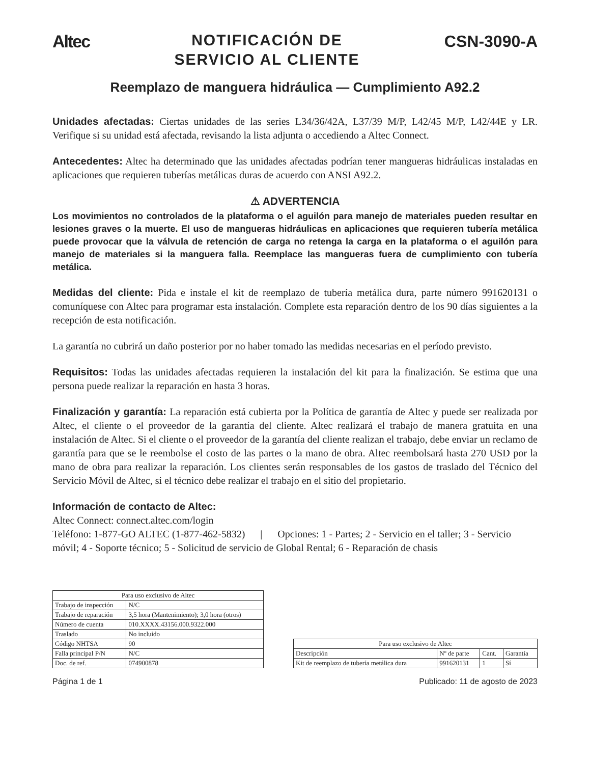Altec
NOTIFICACIÓN DE
SERVICIO AL CLIENTE
CSN-3090-A
Reemplazo de manguera hidráulica — Cumplimiento A92.2
Unidades afectadas: Ciertas unidades de las series L34/36/42A, L37/39 M/P, L42/45 M/P, L42/44E y LR. Verifique si su unidad está afectada, revisando la lista adjunta o accediendo a Altec Connect.
Antecedentes: Altec ha determinado que las unidades afectadas podrían tener mangueras hidráulicas instaladas en aplicaciones que requieren tuberías metálicas duras de acuerdo con ANSI A92.2.
⚠ ADVERTENCIA
Los movimientos no controlados de la plataforma o el aguilón para manejo de materiales pueden resultar en lesiones graves o la muerte. El uso de mangueras hidráulicas en aplicaciones que requieren tubería metálica puede provocar que la válvula de retención de carga no retenga la carga en la plataforma o el aguilón para manejo de materiales si la manguera falla. Reemplace las mangueras fuera de cumplimiento con tubería metálica.
Medidas del cliente: Pida e instale el kit de reemplazo de tubería metálica dura, parte número 991620131 o comuníquese con Altec para programar esta instalación. Complete esta reparación dentro de los 90 días siguientes a la recepción de esta notificación.
La garantía no cubrirá un daño posterior por no haber tomado las medidas necesarias en el período previsto.
Requisitos: Todas las unidades afectadas requieren la instalación del kit para la finalización. Se estima que una persona puede realizar la reparación en hasta 3 horas.
Finalización y garantía: La reparación está cubierta por la Política de garantía de Altec y puede ser realizada por Altec, el cliente o el proveedor de la garantía del cliente. Altec realizará el trabajo de manera gratuita en una instalación de Altec. Si el cliente o el proveedor de la garantía del cliente realizan el trabajo, debe enviar un reclamo de garantía para que se le reembolse el costo de las partes o la mano de obra. Altec reembolsará hasta 270 USD por la mano de obra para realizar la reparación. Los clientes serán responsables de los gastos de traslado del Técnico del Servicio Móvil de Altec, si el técnico debe realizar el trabajo en el sitio del propietario.
Información de contacto de Altec:
Altec Connect: connect.altec.com/login
Teléfono: 1-877-GO ALTEC (1-877-462-5832) | Opciones: 1 - Partes; 2 - Servicio en el taller; 3 - Servicio móvil; 4 - Soporte técnico; 5 - Solicitud de servicio de Global Rental; 6 - Reparación de chasis
| Para uso exclusivo de Altec | |
| --- | --- |
| Trabajo de inspección | N/C |
| Trabajo de reparación | 3,5 hora (Mantenimiento); 3,0 hora (otros) |
| Número de cuenta | 010.XXXX.43156.000.9322.000 |
| Traslado | No incluido |
| Código NHTSA | 90 |
| Falla principal P/N | N/C |
| Doc. de ref. | 074900878 |
| Para uso exclusivo de Altec | | | |
| --- | --- | --- | --- |
| Descripción | Nº de parte | Cant. | Garantía |
| Kit de reemplazo de tubería metálica dura | 991620131 | 1 | Sí |
Página 1 de 1 Publicado: 11 de agosto de 2023